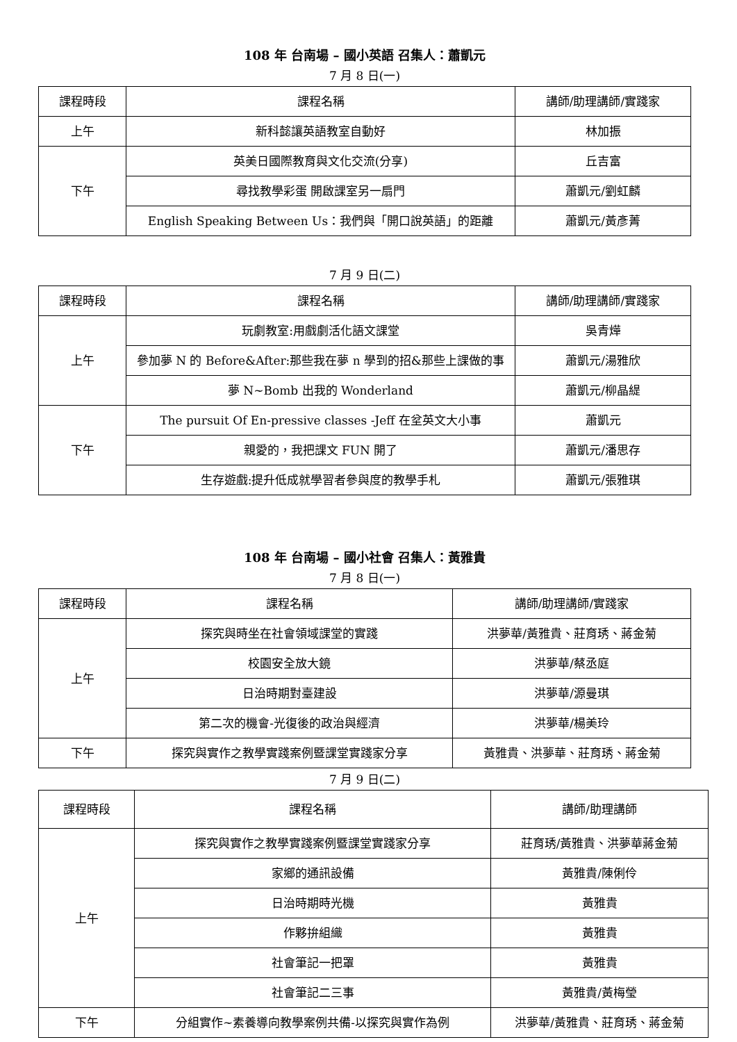108 年 台南場 – 國小英語 召集人：蕭凱元
7 月 8 日(一)
| 課程時段 | 課程名稱 | 講師/助理講師/實踐家 |
| --- | --- | --- |
| 上午 | 新科懿讓英語教室自動好 | 林加振 |
| 下午 | 英美日國際教育與文化交流(分享) | 丘吉富 |
| | 尋找教學彩蛋 開啟課室另一扇門 | 蕭凱元/劉虹麟 |
| | English Speaking Between Us：我們與「開口說英語」的距離 | 蕭凱元/黃彥菁 |
7 月 9 日(二)
| 課程時段 | 課程名稱 | 講師/助理講師/實踐家 |
| --- | --- | --- |
| 上午 | 玩劇教室:用戲劇活化語文課堂 | 吳青燁 |
| | 參加夢 N 的 Before&After:那些我在夢 n 學到的招&那些上課做的事 | 蕭凱元/湯雅欣 |
| | 夢 N~Bomb 出我的 Wonderland | 蕭凱元/柳晶緹 |
| 下午 | The pursuit Of En-pressive classes -Jeff 在坌英文大小事 | 蕭凱元 |
| | 親愛的，我把課文 FUN 開了 | 蕭凱元/潘思存 |
| | 生存遊戲:提升低成就學習者參與度的教學手札 | 蕭凱元/張雅琪 |
108 年 台南場 – 國小社會 召集人：黃雅貴
7 月 8 日(一)
| 課程時段 | 課程名稱 | 講師/助理講師/實踐家 |
| --- | --- | --- |
| 上午 | 探究與時坐在社會領域課堂的實踐 | 洪夢華/黃雅貴、莊育琇、蔣金菊 |
| | 校園安全放大鏡 | 洪夢華/蔡丞庭 |
| | 日治時期對臺建設 | 洪夢華/源曼琪 |
| | 第二次的機會-光復後的政治與經濟 | 洪夢華/楊美玲 |
| 下午 | 探究與實作之教學實踐案例暨課堂實踐家分享 | 黃雅貴、洪夢華、莊育琇、蔣金菊 |
7 月 9 日(二)
| 課程時段 | 課程名稱 | 講師/助理講師 |
| --- | --- | --- |
| 上午 | 探究與實作之教學實踐案例暨課堂實踐家分享 | 莊育琇/黃雅貴、洪夢華蔣金菊 |
| | 家鄉的通訊設備 | 黃雅貴/陳俐伶 |
| | 日治時期時光機 | 黃雅貴 |
| | 作夥拚組織 | 黃雅貴 |
| | 社會筆記一把罩 | 黃雅貴 |
| | 社會筆記二三事 | 黃雅貴/黃梅瑩 |
| 下午 | 分組實作~素養導向教學案例共備-以探究與實作為例 | 洪夢華/黃雅貴、莊育琇、蔣金菊 |